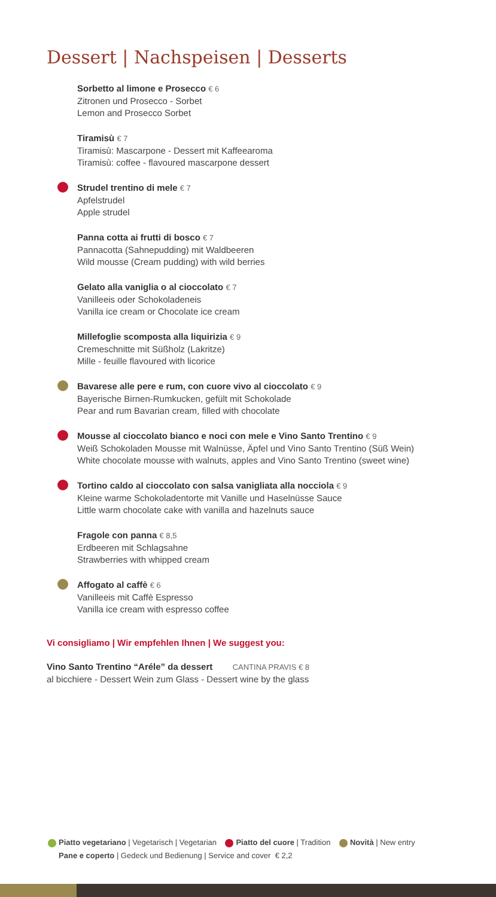Dessert | Nachspeisen | Desserts
Sorbetto al limone e Prosecco € 6
Zitronen und Prosecco - Sorbet
Lemon and Prosecco Sorbet
Tiramisù € 7
Tiramisù: Mascarpone - Dessert mit Kaffeearoma
Tiramisù: coffee - flavoured mascarpone dessert
Strudel trentino di mele € 7
Apfelstrudel
Apple strudel
Panna cotta ai frutti di bosco € 7
Pannacotta (Sahnepudding) mit Waldbeeren
Wild mousse (Cream pudding) with wild berries
Gelato alla vaniglia o al cioccolato € 7
Vanilleeis oder Schokoladeneis
Vanilla ice cream or Chocolate ice cream
Millefoglie scomposta alla liquirizia € 9
Cremeschnitte mit Süßholz (Lakritze)
Mille - feuille flavoured with licorice
Bavarese alle pere e rum, con cuore vivo al cioccolato € 9
Bayerische Birnen-Rumkucken, gefült mit Schokolade
Pear and rum Bavarian cream, filled with chocolate
Mousse al cioccolato bianco e noci con mele e Vino Santo Trentino € 9
Weiß Schokoladen Mousse mit Walnüsse, Äpfel und Vino Santo Trentino (Süß Wein)
White chocolate mousse with walnuts, apples and Vino Santo Trentino (sweet wine)
Tortino caldo al cioccolato con salsa vanigliata alla nocciola € 9
Kleine warme Schokoladentorte mit Vanille und Haselnüsse Sauce
Little warm chocolate cake with vanilla and hazelnuts sauce
Fragole con panna € 8,5
Erdbeeren mit Schlagsahne
Strawberries with whipped cream
Affogato al caffè € 6
Vanilleeis mit Caffè Espresso
Vanilla ice cream with espresso coffee
Vi consigliamo | Wir empfehlen Ihnen | We suggest you:
Vino Santo Trentino “Aréle” da dessert CANTINA PRAVIS € 8
al bicchiere - Dessert Wein zum Glass - Dessert wine by the glass
Piatto vegetariano | Vegetarisch | Vegetarian Piatto del cuore | Tradition Novità | New entry
Pane e coperto | Gedeck und Bedienung | Service and cover € 2,2